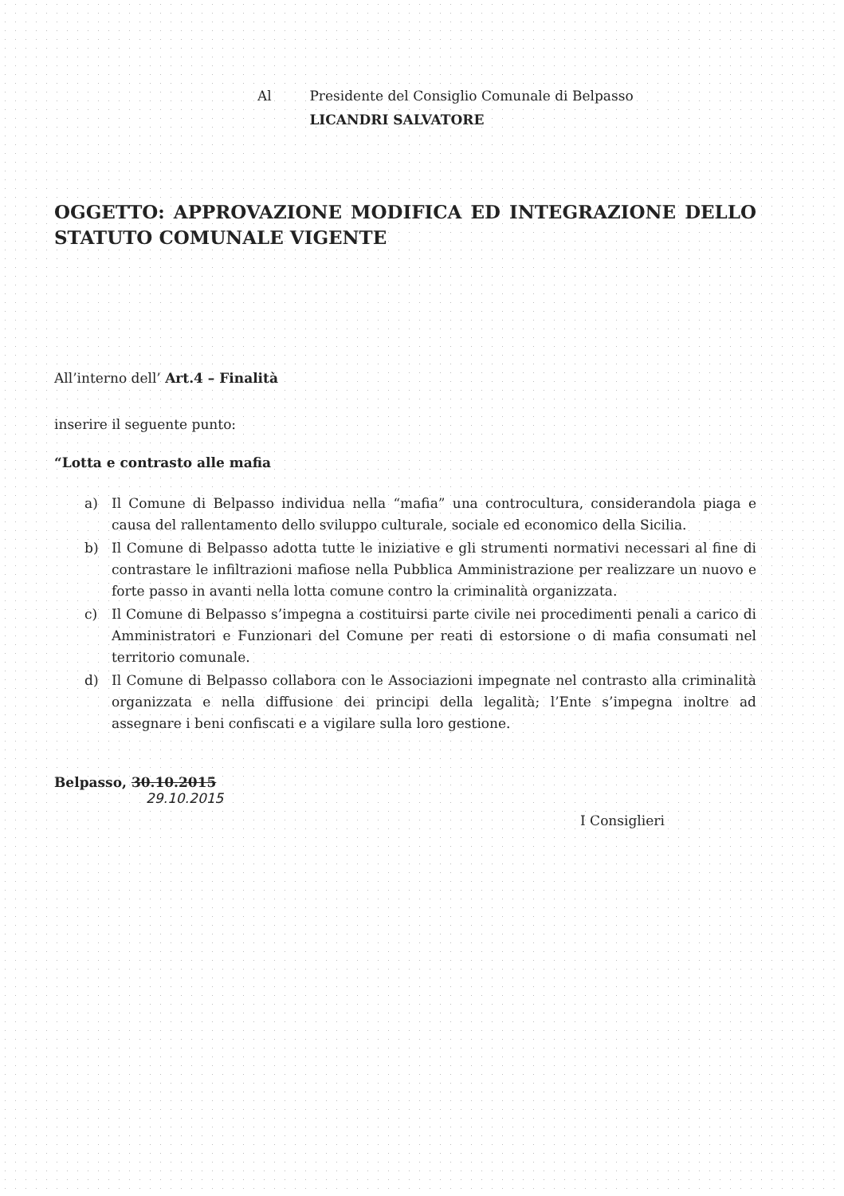Al Presidente del Consiglio Comunale di Belpasso
LICANDRI SALVATORE
OGGETTO: APPROVAZIONE MODIFICA ED INTEGRAZIONE DELLO STATUTO COMUNALE VIGENTE
All’interno dell’ Art.4 – Finalità
inserire il seguente punto:
“Lotta e contrasto alle mafia
a) Il Comune di Belpasso individua nella “mafia” una controcultura, considerandola piaga e causa del rallentamento dello sviluppo culturale, sociale ed economico della Sicilia.
b) Il Comune di Belpasso adotta tutte le iniziative e gli strumenti normativi necessari al fine di contrastare le infiltrazioni mafiose nella Pubblica Amministrazione per realizzare un nuovo e forte passo in avanti nella lotta comune contro la criminalità organizzata.
c) Il Comune di Belpasso s’impegna a costituirsi parte civile nei procedimenti penali a carico di Amministratori e Funzionari del Comune per reati di estorsione o di mafia consumati nel territorio comunale.
d) Il Comune di Belpasso collabora con le Associazioni impegnate nel contrasto alla criminalità organizzata e nella diffusione dei principi della legalità; l’Ente s’impegna inoltre ad assegnare i beni confiscati e a vigilare sulla loro gestione.
Belpasso, 30.10.2015
29.10.2015
I Consiglieri